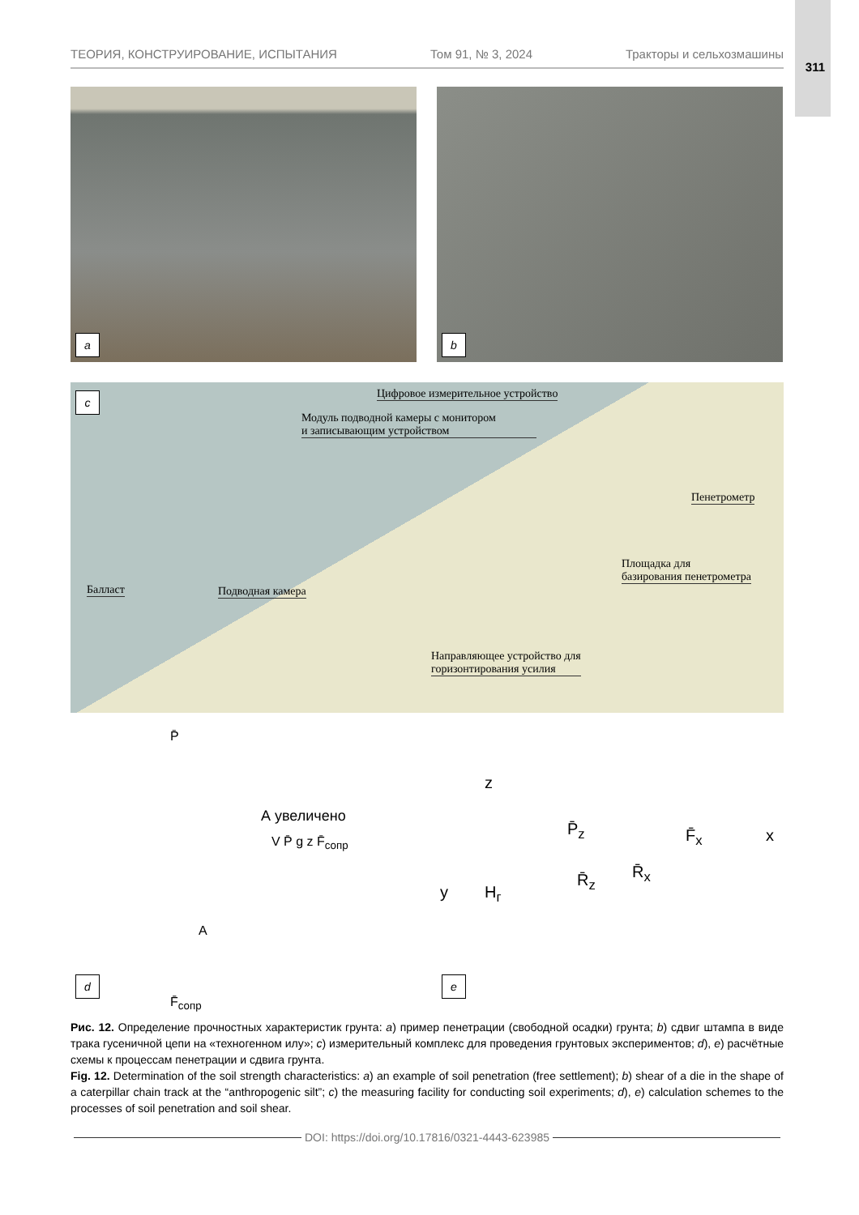311
ТЕОРИЯ, КОНСТРУИРОВАНИЕ, ИСПЫТАНИЯ Том 91, № 3, 2024 Тракторы и сельхозмашины
a b
c
Цифровое измерительное устройство
Модуль подводной камеры с монитором
и записывающим устройством
Пенетрометр
Площадка для
базирования пенетрометра
Балласт Подводная камера
Направляющее устройство для
горизонтирования усилия
P̄
А увеличено
V P̄ g z F̄<sub>сопр</sub>
A
F̄<sub>сопр</sub>
d
z
P̄<sub>z</sub> F̄<sub>x</sub> x
R̄<sub>z</sub> R̄<sub>x</sub>
y H<sub>г</sub>
e
Рис. 12. Определение прочностных характеристик грунта: a) пример пенетрации (свободной осадки) грунта; b) сдвиг штампа в виде трака гусеничной цепи на «техногенном илу»; c) измерительный комплекс для проведения грунтовых экспериментов; d), e) расчётные схемы к процессам пенетрации и сдвига грунта.
Fig. 12. Determination of the soil strength characteristics: a) an example of soil penetration (free settlement); b) shear of a die in the shape of a caterpillar chain track at the “anthropogenic silt”; c) the measuring facility for conducting soil experiments; d), e) calculation schemes to the processes of soil penetration and soil shear.
DOI: https://doi.org/10.17816/0321-4443-623985